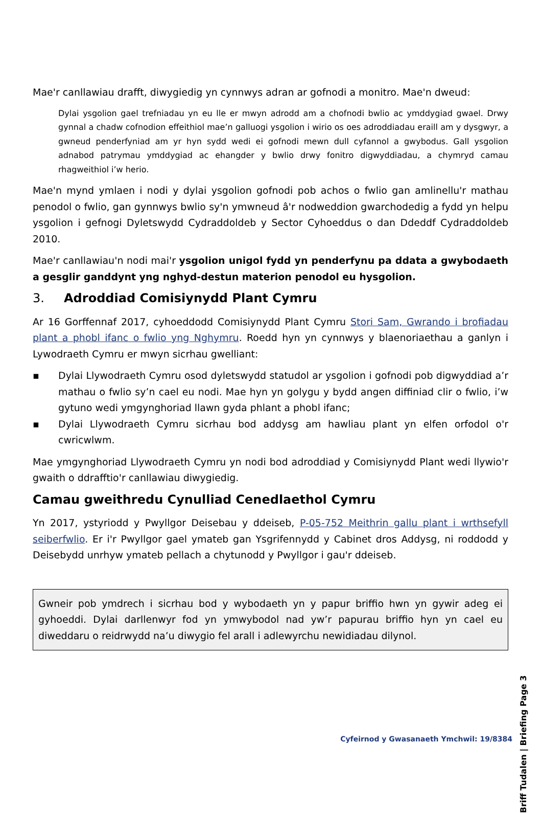Mae'r canllawiau drafft, diwygiedig yn cynnwys adran ar gofnodi a monitro. Mae'n dweud:
Dylai ysgolion gael trefniadau yn eu lle er mwyn adrodd am a chofnodi bwlio ac ymddygiad gwael. Drwy gynnal a chadw cofnodion effeithiol mae’n galluogi ysgolion i wirio os oes adroddiadau eraill am y dysgwyr, a gwneud penderfyniad am yr hyn sydd wedi ei gofnodi mewn dull cyfannol a gwybodus. Gall ysgolion adnabod patrymau ymddygiad ac ehangder y bwlio drwy fonitro digwyddiadau, a chymryd camau rhagweithiol i’w herio.
Mae'n mynd ymlaen i nodi y dylai ysgolion gofnodi pob achos o fwlio gan amlinellu'r mathau penodol o fwlio, gan gynnwys bwlio sy'n ymwneud â'r nodweddion gwarchodedig a fydd yn helpu ysgolion i gefnogi Dyletswydd Cydraddoldeb y Sector Cyhoeddus o dan Ddeddf Cydraddoldeb 2010.
Mae'r canllawiau'n nodi mai'r ysgolion unigol fydd yn penderfynu pa ddata a gwybodaeth a gesglir ganddynt yng nghyd-destun materion penodol eu hysgolion.
3. Adroddiad Comisiynydd Plant Cymru
Ar 16 Gorffennaf 2017, cyhoeddodd Comisiynydd Plant Cymru Stori Sam, Gwrando i brofiadau plant a phobl ifanc o fwlio yng Nghymru. Roedd hyn yn cynnwys y blaenoriaethau a ganlyn i Lywodraeth Cymru er mwyn sicrhau gwelliant:
▪ Dylai Llywodraeth Cymru osod dyletswydd statudol ar ysgolion i gofnodi pob digwyddiad a’r mathau o fwlio sy’n cael eu nodi. Mae hyn yn golygu y bydd angen diffiniad clir o fwlio, i’w gytuno wedi ymgynghoriad llawn gyda phlant a phobl ifanc;
▪ Dylai Llywodraeth Cymru sicrhau bod addysg am hawliau plant yn elfen orfodol o'r cwricwlwm.
Mae ymgynghoriad Llywodraeth Cymru yn nodi bod adroddiad y Comisiynydd Plant wedi llywio'r gwaith o ddrafftio'r canllawiau diwygiedig.
Camau gweithredu Cynulliad Cenedlaethol Cymru
Yn 2017, ystyriodd y Pwyllgor Deisebau y ddeiseb, P-05-752 Meithrin gallu plant i wrthsefyll seiberfwlio. Er i'r Pwyllgor gael ymateb gan Ysgrifennydd y Cabinet dros Addysg, ni roddodd y Deisebydd unrhyw ymateb pellach a chytunodd y Pwyllgor i gau'r ddeiseb.
Gwneir pob ymdrech i sicrhau bod y wybodaeth yn y papur briffio hwn yn gywir adeg ei gyhoeddi. Dylai darllenwyr fod yn ymwybodol nad yw’r papurau briffio hyn yn cael eu diweddaru o reidrwydd na’u diwygio fel arall i adlewyrchu newidiadau dilynol.
Briff Tudalen | Briefing Page 3
Cyfeirnod y Gwasanaeth Ymchwil: 19/8384